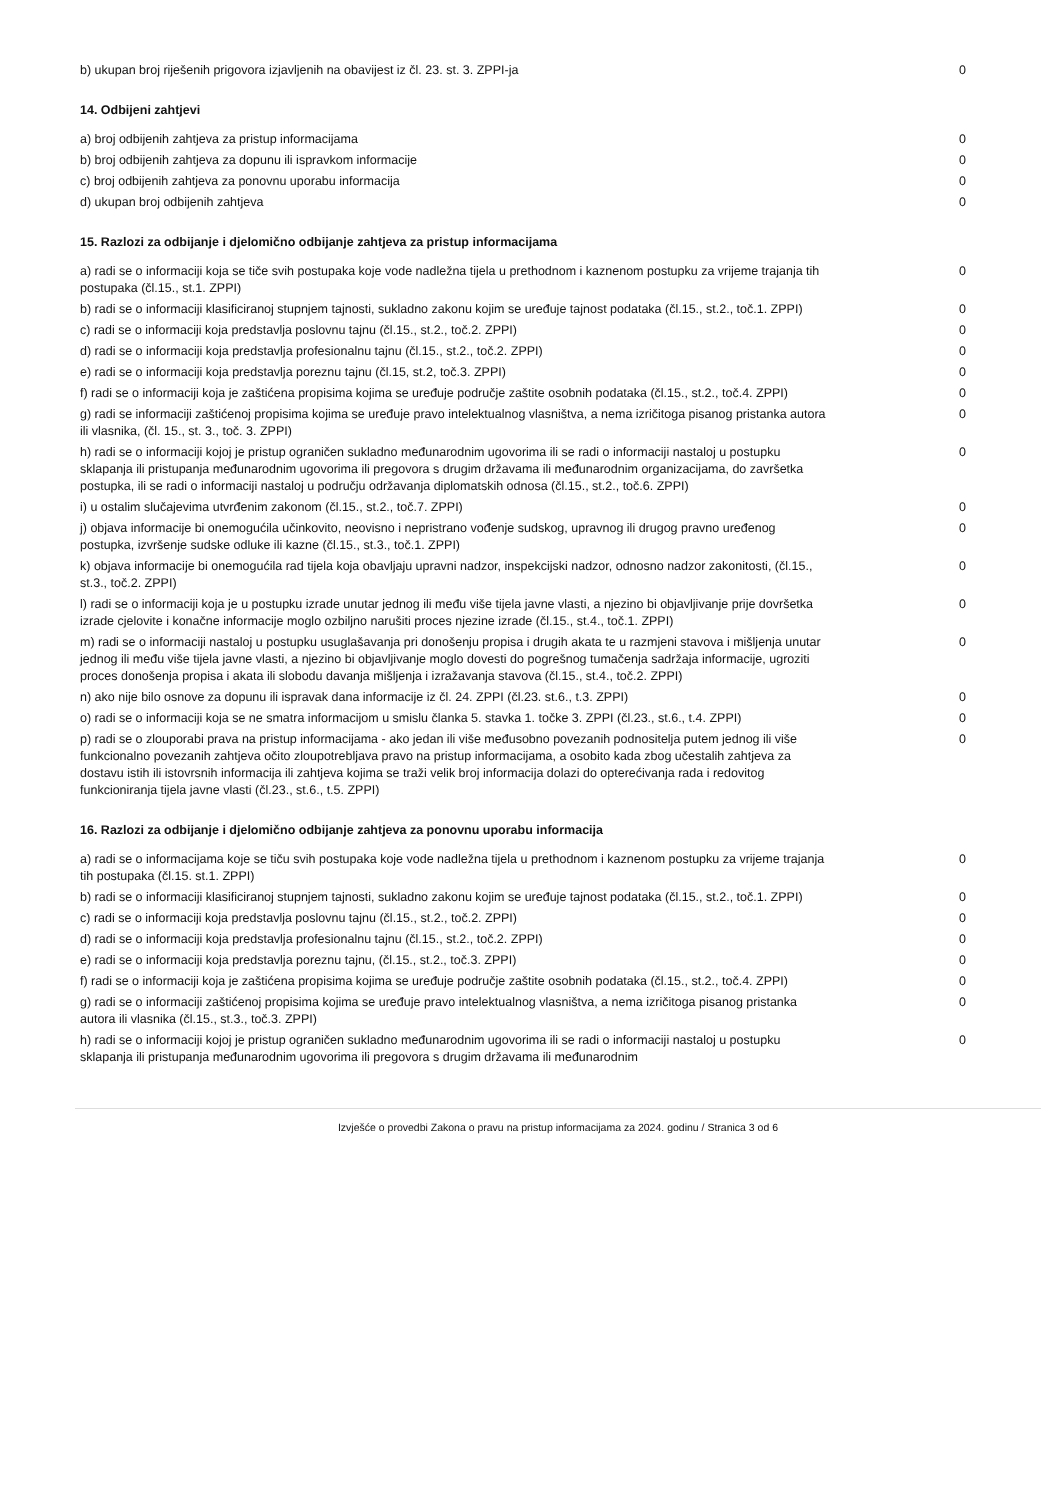| b) ukupan broj riješenih prigovora izjavljenih na obavijest iz čl. 23. st. 3. ZPPI-ja | 0 |
14. Odbijeni zahtjevi
| a) broj odbijenih zahtjeva za pristup informacijama | 0 |
| b) broj odbijenih zahtjeva za dopunu ili ispravkom informacije | 0 |
| c) broj odbijenih zahtjeva za ponovnu uporabu informacija | 0 |
| d) ukupan broj odbijenih zahtjeva | 0 |
15. Razlozi za odbijanje i djelomično odbijanje zahtjeva za pristup informacijama
| a) radi se o informaciji koja se tiče svih postupaka koje vode nadležna tijela u prethodnom i kaznenom postupku za vrijeme trajanja tih postupaka (čl.15., st.1. ZPPI) | 0 |
| b) radi se o informaciji klasificiranoj stupnjem tajnosti, sukladno zakonu kojim se uređuje tajnost podataka (čl.15., st.2., toč.1. ZPPI) | 0 |
| c) radi se o informaciji koja predstavlja poslovnu tajnu (čl.15., st.2., toč.2. ZPPI) | 0 |
| d) radi se o informaciji koja predstavlja profesionalnu tajnu (čl.15., st.2., toč.2. ZPPI) | 0 |
| e) radi se o informaciji koja predstavlja poreznu tajnu (čl.15, st.2, toč.3. ZPPI) | 0 |
| f) radi se o informaciji koja je zaštićena propisima kojima se uređuje područje zaštite osobnih podataka (čl.15., st.2., toč.4. ZPPI) | 0 |
| g) radi se informaciji zaštićenoj propisima kojima se uređuje pravo intelektualnog vlasništva, a nema izričitoga pisanog pristanka autora ili vlasnika, (čl. 15., st. 3., toč. 3. ZPPI) | 0 |
| h) radi se o informaciji kojoj je pristup ograničen sukladno međunarodnim ugovorima ili se radi o informaciji nastaloj u postupku sklapanja ili pristupanja međunarodnim ugovorima ili pregovora s drugim državama ili međunarodnim organizacijama, do završetka postupka, ili se radi o informaciji nastaloj u području održavanja diplomatskih odnosa (čl.15., st.2., toč.6. ZPPI) | 0 |
| i) u ostalim slučajevima utvrđenim zakonom (čl.15., st.2., toč.7. ZPPI) | 0 |
| j) objava informacije bi onemogućila učinkovito, neovisno i nepristrano vođenje sudskog, upravnog ili drugog pravno uređenog postupka, izvršenje sudske odluke ili kazne (čl.15., st.3., toč.1. ZPPI) | 0 |
| k) objava informacije bi onemogućila rad tijela koja obavljaju upravni nadzor, inspekcijski nadzor, odnosno nadzor zakonitosti, (čl.15., st.3., toč.2. ZPPI) | 0 |
| l) radi se o informaciji koja je u postupku izrade unutar jednog ili među više tijela javne vlasti, a njezino bi objavljivanje prije dovršetka izrade cjelovite i konačne informacije moglo ozbiljno narušiti proces njezine izrade (čl.15., st.4., toč.1. ZPPI) | 0 |
| m) radi se o informaciji nastaloj u postupku usuglašavanja pri donošenju propisa i drugih akata te u razmjeni stavova i mišljenja unutar jednog ili među više tijela javne vlasti, a njezino bi objavljivanje moglo dovesti do pogrešnog tumačenja sadržaja informacije, ugroziti proces donošenja propisa i akata ili slobodu davanja mišljenja i izražavanja stavova (čl.15., st.4., toč.2. ZPPI) | 0 |
| n) ako nije bilo osnove za dopunu ili ispravak dana informacije iz čl. 24. ZPPI (čl.23. st.6., t.3. ZPPI) | 0 |
| o) radi se o informaciji koja se ne smatra informacijom u smislu članka 5. stavka 1. točke 3. ZPPI (čl.23., st.6., t.4. ZPPI) | 0 |
| p) radi se o zlouporabi prava na pristup informacijama - ako jedan ili više međusobno povezanih podnositelja putem jednog ili više funkcionalno povezanih zahtjeva očito zloupotrebljava pravo na pristup informacijama, a osobito kada zbog učestalih zahtjeva za dostavu istih ili istovrsnih informacija ili zahtjeva kojima se traži velik broj informacija dolazi do opterećivanja rada i redovitog funkcioniranja tijela javne vlasti (čl.23., st.6., t.5. ZPPI) | 0 |
16. Razlozi za odbijanje i djelomično odbijanje zahtjeva za ponovnu uporabu informacija
| a) radi se o informacijama koje se tiču svih postupaka koje vode nadležna tijela u prethodnom i kaznenom postupku za vrijeme trajanja tih postupaka (čl.15. st.1. ZPPI) | 0 |
| b) radi se o informaciji klasificiranoj stupnjem tajnosti, sukladno zakonu kojim se uređuje tajnost podataka (čl.15., st.2., toč.1. ZPPI) | 0 |
| c) radi se o informaciji koja predstavlja poslovnu tajnu (čl.15., st.2., toč.2. ZPPI) | 0 |
| d) radi se o informaciji koja predstavlja profesionalnu tajnu (čl.15., st.2., toč.2. ZPPI) | 0 |
| e) radi se o informaciji koja predstavlja poreznu tajnu, (čl.15., st.2., toč.3. ZPPI) | 0 |
| f) radi se o informaciji koja je zaštićena propisima kojima se uređuje područje zaštite osobnih podataka (čl.15., st.2., toč.4. ZPPI) | 0 |
| g) radi se o informaciji zaštićenoj propisima kojima se uređuje pravo intelektualnog vlasništva, a nema izričitoga pisanog pristanka autora ili vlasnika (čl.15., st.3., toč.3. ZPPI) | 0 |
| h) radi se o informaciji kojoj je pristup ograničen sukladno međunarodnim ugovorima ili se radi o informaciji nastaloj u postupku sklapanja ili pristupanja međunarodnim ugovorima ili pregovora s drugim državama ili međunarodnim | 0 |
Izvješće o provedbi Zakona o pravu na pristup informacijama za 2024. godinu / Stranica 3 od 6